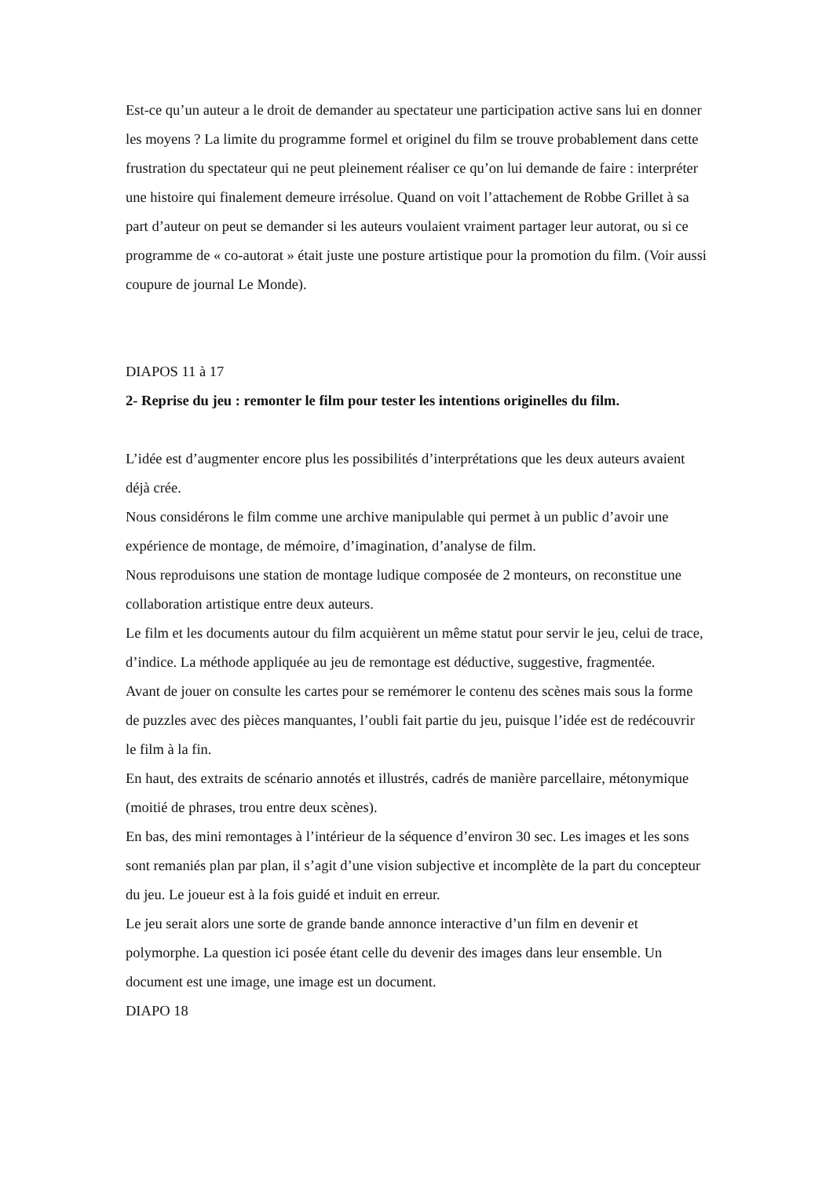Est-ce qu’un auteur a le droit de demander au spectateur une participation active sans lui en donner les moyens ? La limite du programme formel et originel du film se trouve probablement dans cette frustration du spectateur qui ne peut pleinement réaliser ce qu’on lui demande de faire : interpréter une histoire qui finalement demeure irrésolue. Quand on voit l’attachement de Robbe Grillet à sa part d’auteur on peut se demander si les auteurs voulaient vraiment partager leur autorat, ou si ce programme de « co-autorat » était juste une posture artistique pour la promotion du film. (Voir aussi coupure de journal Le Monde).
DIAPOS 11 à 17
2- Reprise du jeu : remonter le film pour tester les intentions originelles du film.
L’idée est d’augmenter encore plus les possibilités d’interprétations que les deux auteurs avaient déjà crée.
Nous considérons le film comme une archive manipulable qui permet à un public d’avoir une expérience de montage, de mémoire, d’imagination, d’analyse de film.
Nous reproduisons une station de montage ludique composée de 2 monteurs, on reconstitue une collaboration artistique entre deux auteurs.
Le film et les documents autour du film acquièrent un même statut pour servir le jeu, celui de trace, d’indice. La méthode appliquée au jeu de remontage est déductive, suggestive, fragmentée.
Avant de jouer on consulte les cartes pour se remémorer le contenu des scènes mais sous la forme de puzzles avec des pièces manquantes, l’oubli fait partie du jeu, puisque l’idée est de redécouvrir le film à la fin.
En haut, des extraits de scénario annotés et illustrés, cadrés de manière parcellaire, métonymique (moitié de phrases, trou entre deux scènes).
En bas, des mini remontages à l’intérieur de la séquence d’environ 30 sec. Les images et les sons sont remaniés plan par plan, il s’agit d’une vision subjective et incomplète de la part du concepteur du jeu. Le joueur est à la fois guidé et induit en erreur.
Le jeu serait alors une sorte de grande bande annonce interactive d’un film en devenir et polymorphe. La question ici posée étant celle du devenir des images dans leur ensemble. Un document est une image, une image est un document.
DIAPO 18